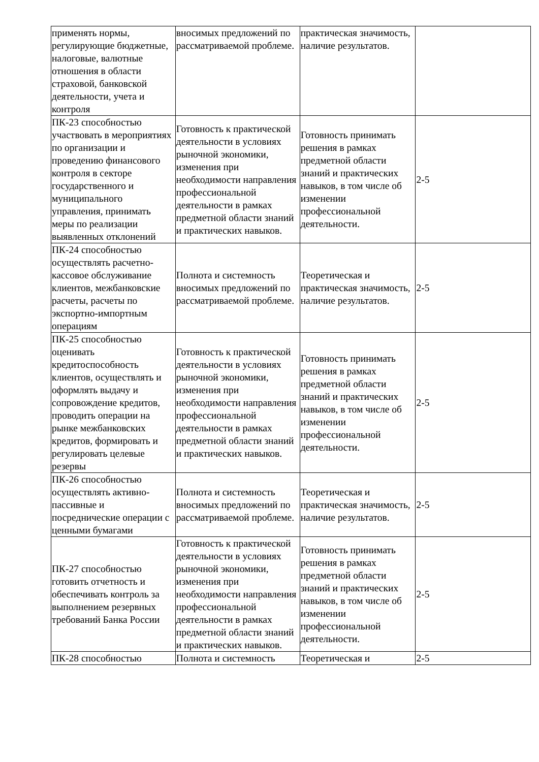| применять нормы, регулирующие бюджетные, налоговые, валютные отношения в области страховой, банковской деятельности, учета и контроля | вносимых предложений по рассматриваемой проблеме. | практическая значимость, наличие результатов. | |
| ПК-23 способностью участвовать в мероприятиях по организации и проведению финансового контроля в секторе государственного и муниципального управления, принимать меры по реализации выявленных отклонений | Готовность к практической деятельности в условиях рыночной экономики, изменения при необходимости направления профессиональной деятельности в рамках предметной области знаний и практических навыков. | Готовность принимать решения в рамках предметной области знаний и практических навыков, в том числе об изменении профессиональной деятельности. | 2-5 |
| ПК-24 способностью осуществлять расчетно-кассовое обслуживание клиентов, межбанковские расчеты, расчеты по экспортно-импортным операциям | Полнота и системность вносимых предложений по рассматриваемой проблеме. | Теоретическая и практическая значимость, наличие результатов. | 2-5 |
| ПК-25 способностью оценивать кредитоспособность клиентов, осуществлять и оформлять выдачу и сопровождение кредитов, проводить операции на рынке межбанковских кредитов, формировать и регулировать целевые резервы | Готовность к практической деятельности в условиях рыночной экономики, изменения при необходимости направления профессиональной деятельности в рамках предметной области знаний и практических навыков. | Готовность принимать решения в рамках предметной области знаний и практических навыков, в том числе об изменении профессиональной деятельности. | 2-5 |
| ПК-26 способностью осуществлять активно-пассивные и посреднические операции с ценными бумагами | Полнота и системность вносимых предложений по рассматриваемой проблеме. | Теоретическая и практическая значимость, наличие результатов. | 2-5 |
| ПК-27 способностью готовить отчетность и обеспечивать контроль за выполнением резервных требований Банка России | Готовность к практической деятельности в условиях рыночной экономики, изменения при необходимости направления профессиональной деятельности в рамках предметной области знаний и практических навыков. | Готовность принимать решения в рамках предметной области знаний и практических навыков, в том числе об изменении профессиональной деятельности. | 2-5 |
| ПК-28 способностью | Полнота и системность | Теоретическая и | 2-5 |